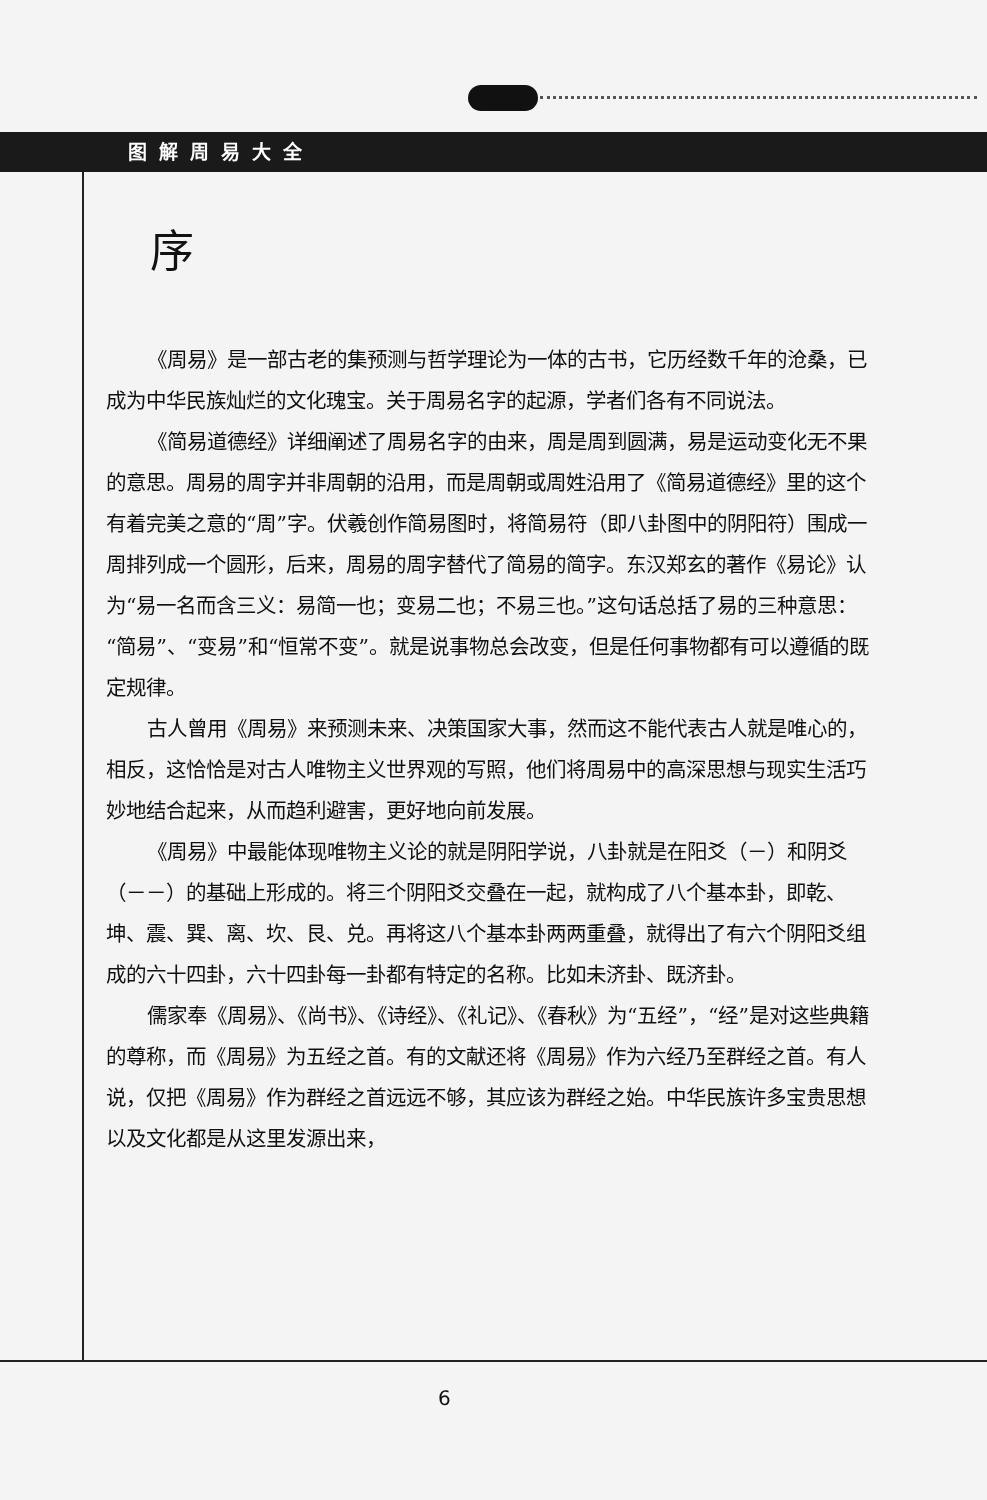图解周易大全
序
《周易》是一部古老的集预测与哲学理论为一体的古书，它历经数千年的沧桑，已成为中华民族灿烂的文化瑰宝。关于周易名字的起源，学者们各有不同说法。
《简易道德经》详细阐述了周易名字的由来，周是周到圆满，易是运动变化无不果的意思。周易的周字并非周朝的沿用，而是周朝或周姓沿用了《简易道德经》里的这个有着完美之意的“周”字。伏羲创作简易图时，将简易符（即八卦图中的阴阳符）围成一周排列成一个圆形，后来，周易的周字替代了简易的简字。东汉郑玄的著作《易论》认为“易一名而含三义：易简一也；变易二也；不易三也。”这句话总括了易的三种意思：“简易”、“变易”和“恒常不变”。就是说事物总会改变，但是任何事物都有可以遵循的既定规律。
古人曾用《周易》来预测未来、决策国家大事，然而这不能代表古人就是唯心的，相反，这恰恰是对古人唯物主义世界观的写照，他们将周易中的高深思想与现实生活巧妙地结合起来，从而趋利避害，更好地向前发展。
《周易》中最能体现唯物主义论的就是阴阳学说，八卦就是在阳爻（－）和阴爻（－－）的基础上形成的。将三个阴阳爻交叠在一起，就构成了八个基本卦，即乾、坤、震、巽、离、坎、艮、兑。再将这八个基本卦两两重叠，就得出了有六个阴阳爻组成的六十四卦，六十四卦每一卦都有特定的名称。比如未济卦、既济卦。
儒家奉《周易》、《尚书》、《诗经》、《礼记》、《春秋》为“五经”，“经”是对这些典籍的尊称，而《周易》为五经之首。有的文献还将《周易》作为六经乃至群经之首。有人说，仅把《周易》作为群经之首远远不够，其应该为群经之始。中华民族许多宝贵思想以及文化都是从这里发源出来，
6